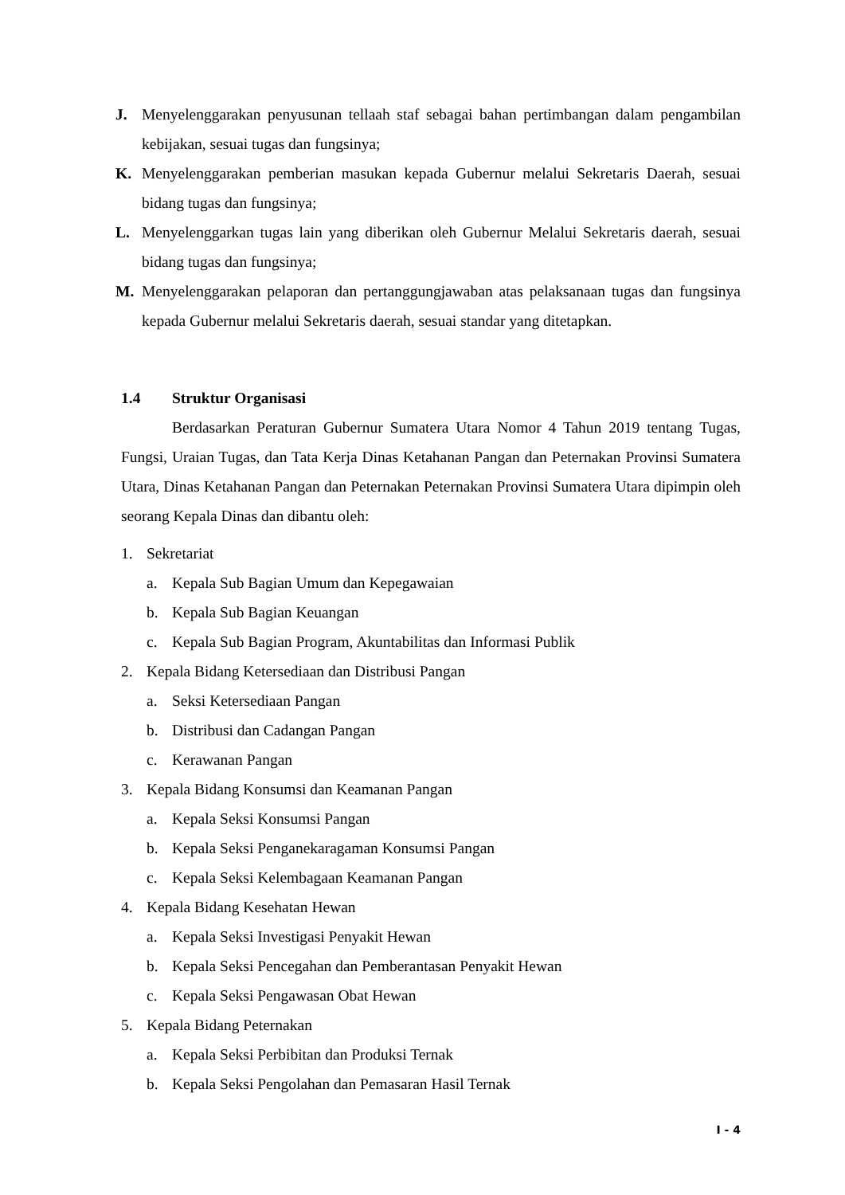J. Menyelenggarakan penyusunan tellaah staf sebagai bahan pertimbangan dalam pengambilan kebijakan, sesuai tugas dan fungsinya;
K. Menyelenggarakan pemberian masukan kepada Gubernur melalui Sekretaris Daerah, sesuai bidang tugas dan fungsinya;
L. Menyelenggarkan tugas lain yang diberikan oleh Gubernur Melalui Sekretaris daerah, sesuai bidang tugas dan fungsinya;
M. Menyelenggarakan pelaporan dan pertanggungjawaban atas pelaksanaan tugas dan fungsinya kepada Gubernur melalui Sekretaris daerah, sesuai standar yang ditetapkan.
1.4 Struktur Organisasi
Berdasarkan Peraturan Gubernur Sumatera Utara Nomor 4 Tahun 2019 tentang Tugas, Fungsi, Uraian Tugas, dan Tata Kerja Dinas Ketahanan Pangan dan Peternakan Provinsi Sumatera Utara, Dinas Ketahanan Pangan dan Peternakan Peternakan Provinsi Sumatera Utara dipimpin oleh seorang Kepala Dinas dan dibantu oleh:
1. Sekretariat
a. Kepala Sub Bagian Umum dan Kepegawaian
b. Kepala Sub Bagian Keuangan
c. Kepala Sub Bagian Program, Akuntabilitas dan Informasi Publik
2. Kepala Bidang Ketersediaan dan Distribusi Pangan
a. Seksi Ketersediaan Pangan
b. Distribusi dan Cadangan Pangan
c. Kerawanan Pangan
3. Kepala Bidang Konsumsi dan Keamanan Pangan
a. Kepala Seksi Konsumsi Pangan
b. Kepala Seksi Penganekaragaman Konsumsi Pangan
c. Kepala Seksi Kelembagaan Keamanan Pangan
4. Kepala Bidang Kesehatan Hewan
a. Kepala Seksi Investigasi Penyakit Hewan
b. Kepala Seksi Pencegahan dan Pemberantasan Penyakit Hewan
c. Kepala Seksi Pengawasan Obat Hewan
5. Kepala Bidang Peternakan
a. Kepala Seksi Perbibitan dan Produksi Ternak
b. Kepala Seksi Pengolahan dan Pemasaran Hasil Ternak
I - 4